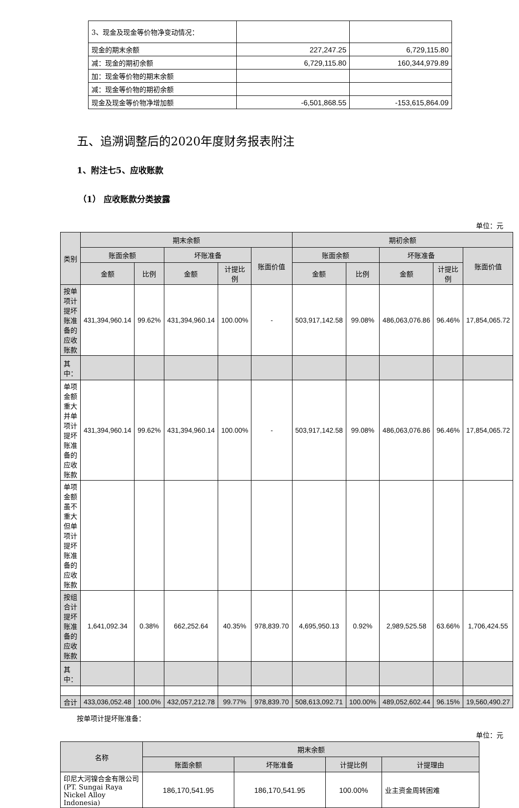| 3、现金及现金等价物净变动情况： | | |
| 现金的期末余额 | 227,247.25 | 6,729,115.80 |
| 减：现金的期初余额 | 6,729,115.80 | 160,344,979.89 |
| 加：现金等价物的期末余额 | | |
| 减：现金等价物的期初余额 | | |
| 现金及现金等价物净增加额 | -6,501,868.55 | -153,615,864.09 |
五、追溯调整后的2020年度财务报表附注
1、附注七5、应收账款
（1） 应收账款分类披露
单位：元
| 类别 | 期末余额 | | | | | 期初余额 | | | | |
| --- | --- | --- | --- | --- | --- | --- | --- | --- | --- | --- |
| | 账面余额 | | 坏账准备 | | 账面价值 | 账面余额 | | 坏账准备 | | 账面价值 |
| | 金额 | 比例 | 金额 | 计提比例 | | 金额 | 比例 | 金额 | 计提比例 | |
| 按单项计提坏账准备的应收账款 | 431,394,960.14 | 99.62% | 431,394,960.14 | 100.00% | - | 503,917,142.58 | 99.08% | 486,063,076.86 | 96.46% | 17,854,065.72 |
| 其中： | | | | | | | | | | |
| 单项金额重大并单项计提坏账准备的应收账款 | 431,394,960.14 | 99.62% | 431,394,960.14 | 100.00% | - | 503,917,142.58 | 99.08% | 486,063,076.86 | 96.46% | 17,854,065.72 |
| 单项金额虽不重大但单项计提坏账准备的应收账款 | | | | | | | | | | |
| 按组合计提坏账准备的应收账款 | 1,641,092.34 | 0.38% | 662,252.64 | 40.35% | 978,839.70 | 4,695,950.13 | 0.92% | 2,989,525.58 | 63.66% | 1,706,424.55 |
| 其中： | | | | | | | | | | |
| 合计 | 433,036,052.48 | 100.0% | 432,057,212.78 | 99.77% | 978,839.70 | 508,613,092.71 | 100.00% | 489,052,602.44 | 96.15% | 19,560,490.27 |
按单项计提坏账准备：
单位：元
| 名称 | 期末余额 | | | |
| --- | --- | --- | --- | --- |
| | 账面余额 | 坏账准备 | 计提比例 | 计提理由 |
| 印尼大河镍合金有限公司(PT. Sungai Raya Nickel Alloy Indonesia) | 186,170,541.95 | 186,170,541.95 | 100.00% | 业主资金周转困难 |